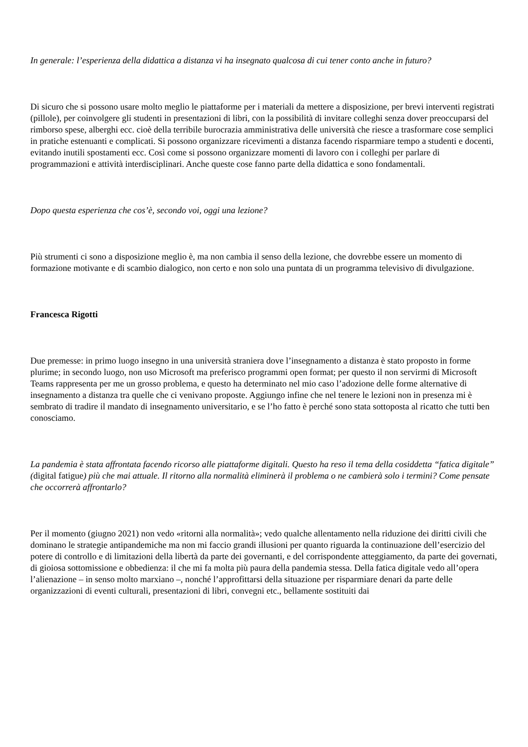In generale: l’esperienza della didattica a distanza vi ha insegnato qualcosa di cui tener conto anche in futuro?
Di sicuro che si possono usare molto meglio le piattaforme per i materiali da mettere a disposizione, per brevi interventi registrati (pillole), per coinvolgere gli studenti in presentazioni di libri, con la possibilità di invitare colleghi senza dover preoccuparsi del rimborso spese, alberghi ecc. cioè della terribile burocrazia amministrativa delle università che riesce a trasformare cose semplici in pratiche estenuanti e complicati. Si possono organizzare ricevimenti a distanza facendo risparmiare tempo a studenti e docenti, evitando inutili spostamenti ecc. Così come si possono organizzare momenti di lavoro con i colleghi per parlare di programmazioni e attività interdisciplinari. Anche queste cose fanno parte della didattica e sono fondamentali.
Dopo questa esperienza che cos’è, secondo voi, oggi una lezione?
Più strumenti ci sono a disposizione meglio è, ma non cambia il senso della lezione, che dovrebbe essere un momento di formazione motivante e di scambio dialogico, non certo e non solo una puntata di un programma televisivo di divulgazione.
Francesca Rigotti
Due premesse: in primo luogo insegno in una università straniera dove l’insegnamento a distanza è stato proposto in forme plurime; in secondo luogo, non uso Microsoft ma preferisco programmi open format; per questo il non servirmi di Microsoft Teams rappresenta per me un grosso problema, e questo ha determinato nel mio caso l’adozione delle forme alternative di insegnamento a distanza tra quelle che ci venivano proposte. Aggiungo infine che nel tenere le lezioni non in presenza mi è sembrato di tradire il mandato di insegnamento universitario, e se l’ho fatto è perché sono stata sottoposta al ricatto che tutti ben conosciamo.
La pandemia è stata affrontata facendo ricorso alle piattaforme digitali. Questo ha reso il tema della cosiddetta “fatica digitale” (digital fatigue) più che mai attuale. Il ritorno alla normalità eliminerà il problema o ne cambierà solo i termini? Come pensate che occorrerà affrontarlo?
Per il momento (giugno 2021) non vedo «ritorni alla normalità»; vedo qualche allentamento nella riduzione dei diritti civili che dominano le strategie antipandemiche ma non mi faccio grandi illusioni per quanto riguarda la continuazione dell’esercizio del potere di controllo e di limitazioni della libertà da parte dei governanti, e del corrispondente atteggiamento, da parte dei governati, di gioiosa sottomissione e obbedienza: il che mi fa molta più paura della pandemia stessa. Della fatica digitale vedo all’opera l’alienazione – in senso molto marxiano –, nonché l’approfittarsi della situazione per risparmiare denari da parte delle organizzazioni di eventi culturali, presentazioni di libri, convegni etc., bellamente sostituiti dai